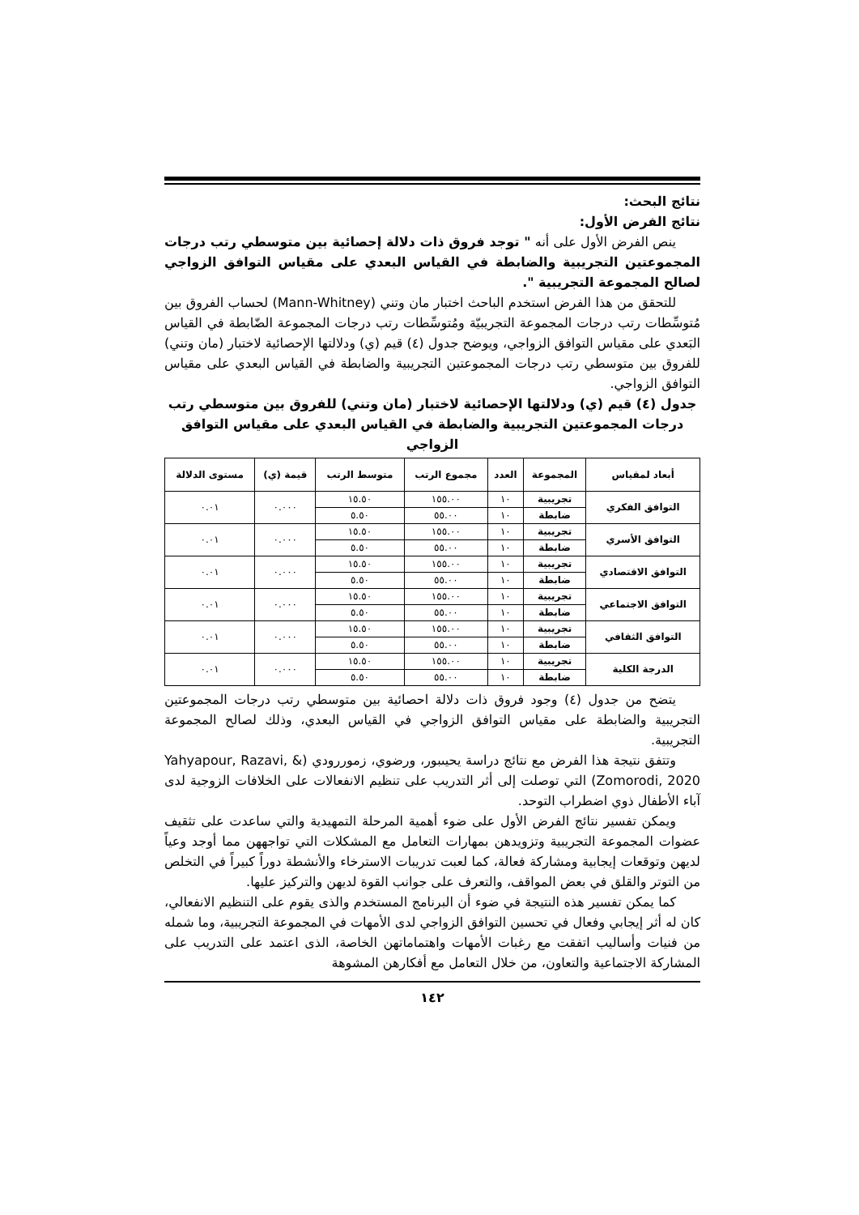نتائج البحث:
نتائج الفرض الأول:
ينص الفرض الأول على أنه " توجد فروق ذات دلالة إحصائية بين متوسطي رتب درجات المجموعتين التجريبية والضابطة في القياس البعدي على مقياس التوافق الزواجي لصالح المجموعة التجريبية ".
للتحقق من هذا الفرض استخدم الباحث اختبار مان وتني (Mann-Whitney) لحساب الفروق بين مُتوسِّطات رتب درجات المجموعة التجريبيّة ومُتوسِّطات رتب درجات المجموعة الضّابطة في القياس البَعدي على مقياس التوافق الزواجي، ويوضح جدول (٤) قيم (ي) ودلالتها الإحصائية لاختبار (مان وتني) للفروق بين متوسطي رتب درجات المجموعتين التجريبية والضابطة في القياس البعدي على مقياس التوافق الزواجي.
جدول (٤) قيم (ي) ودلالتها الإحصائية لاختبار (مان وتني) للفروق بين متوسطي رتب درجات المجموعتين التجريبية والضابطة في القياس البعدي على مقياس التوافق الزواجي
| أبعاد لمقياس | المجموعة | العدد | مجموع الرتب | متوسط الرتب | قيمة (ي) | مستوى الدلالة |
| --- | --- | --- | --- | --- | --- | --- |
| التوافق الفكري | تجريبية | ١٠ | ١٥٥.٠٠ | ١٥.٥٠ | ٠.٠٠٠ | ٠.٠١ |
| | ضابطة | ١٠ | ٥٥.٠٠ | ٥.٥٠ | | |
| التوافق الأسري | تجريبية | ١٠ | ١٥٥.٠٠ | ١٥.٥٠ | ٠.٠٠٠ | ٠.٠١ |
| | ضابطة | ١٠ | ٥٥.٠٠ | ٥.٥٠ | | |
| التوافق الاقتصادي | تجريبية | ١٠ | ١٥٥.٠٠ | ١٥.٥٠ | ٠.٠٠٠ | ٠.٠١ |
| | ضابطة | ١٠ | ٥٥.٠٠ | ٥.٥٠ | | |
| التوافق الاجتماعي | تجريبية | ١٠ | ١٥٥.٠٠ | ١٥.٥٠ | ٠.٠٠٠ | ٠.٠١ |
| | ضابطة | ١٠ | ٥٥.٠٠ | ٥.٥٠ | | |
| التوافق الثقافي | تجريبية | ١٠ | ١٥٥.٠٠ | ١٥.٥٠ | ٠.٠٠٠ | ٠.٠١ |
| | ضابطة | ١٠ | ٥٥.٠٠ | ٥.٥٠ | | |
| الدرجة الكلية | تجريبية | ١٠ | ١٥٥.٠٠ | ١٥.٥٠ | ٠.٠٠٠ | ٠.٠١ |
| | ضابطة | ١٠ | ٥٥.٠٠ | ٥.٥٠ | | |
يتضح من جدول (٤) وجود فروق ذات دلالة احصائية بين متوسطي رتب درجات المجموعتين التجريبية والضابطة على مقياس التوافق الزواجي في القياس البعدي، وذلك لصالح المجموعة التجريبية.
وتتفق نتيجة هذا الفرض مع نتائج دراسة يحيىبور، ورضوي، زموررودي (Yahyapour, Razavi, & Zomorodi, 2020) التي توصلت إلى أثر التدريب على تنظيم الانفعالات على الخلافات الزوجية لدى آباء الأطفال ذوي اضطراب التوحد.
ويمكن تفسير نتائج الفرض الأول على ضوء أهمية المرحلة التمهيدية والتي ساعدت على تثقيف عضوات المجموعة التجريبية وتزويدهن بمهارات التعامل مع المشكلات التي تواجههن مما أوجد وعياً لديهن وتوقعات إيجابية ومشاركة فعالة، كما لعبت تدريبات الاسترخاء والأنشطة دوراً كبيراً في التخلص من التوتر والقلق في بعض المواقف، والتعرف على جوانب القوة لديهن والتركيز عليها.
كما يمكن تفسير هذه النتيجة في ضوء أن البرنامج المستخدم والذى يقوم على التنظيم الانفعالي، كان له أثر إيجابي وفعال في تحسين التوافق الزواجي لدى الأمهات في المجموعة التجريبية، وما شمله من فنيات وأساليب اتفقت مع رغبات الأمهات واهتماماتهن الخاصة، الذى اعتمد على التدريب على المشاركة الاجتماعية والتعاون، من خلال التعامل مع أفكارهن المشوهة
١٤٢